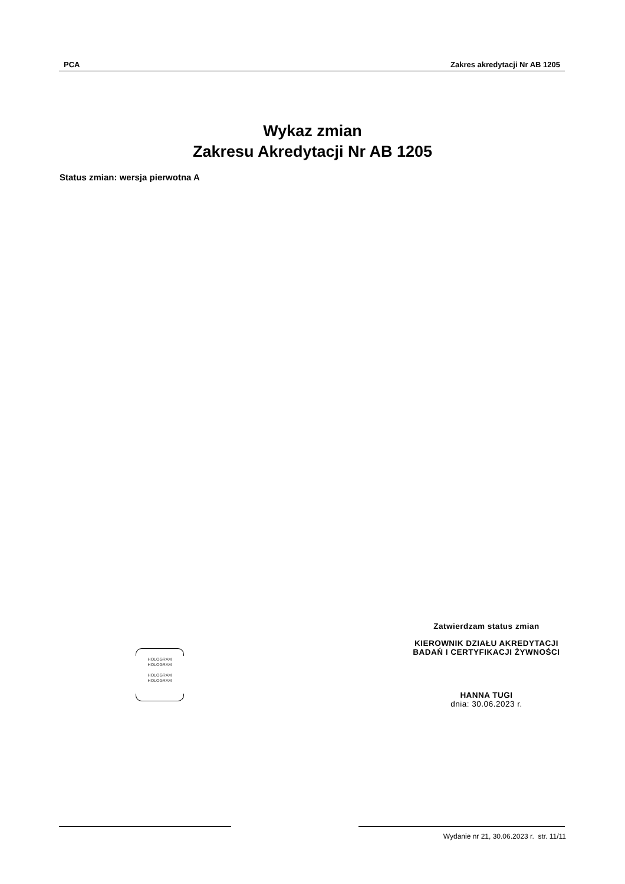PCA Zakres akredytacji Nr AB 1205
Wykaz zmian
Zakresu Akredytacji Nr AB 1205
Status zmian: wersja pierwotna A
Zatwierdzam status zmian
KIEROWNIK DZIAŁU AKREDYTACJI
BADAŃ I CERTYFIKACJI ŻYWNOŚCI
HANNA TUGI
dnia: 30.06.2023 r.
HOLOGRAM
HOLOGRAM
HOLOGRAM
HOLOGRAM
Wydanie nr 21, 30.06.2023 r. str. 11/11